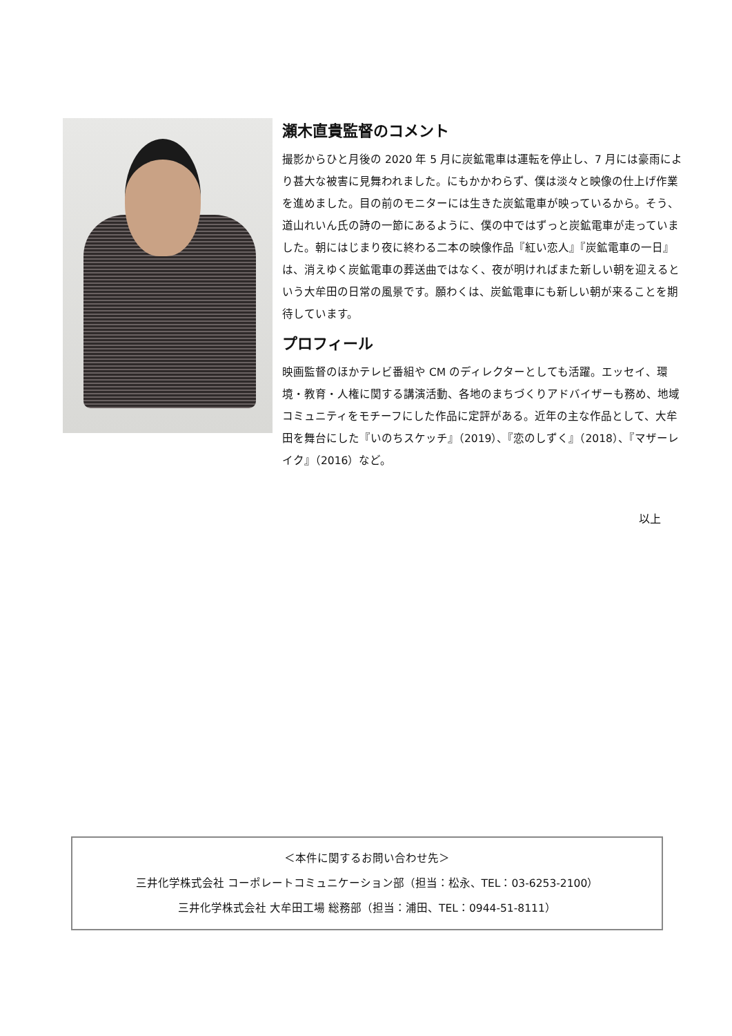瀬木直貴監督のコメント
撮影からひと月後の 2020 年 5 月に炭鉱電車は運転を停止し、7 月には豪雨により甚大な被害に見舞われました。にもかかわらず、僕は淡々と映像の仕上げ作業を進めました。目の前のモニターには生きた炭鉱電車が映っているから。そう、道山れいん氏の詩の一節にあるように、僕の中ではずっと炭鉱電車が走っていました。朝にはじまり夜に終わる二本の映像作品『紅い恋人』『炭鉱電車の一日』は、消えゆく炭鉱電車の葬送曲ではなく、夜が明ければまた新しい朝を迎えるという大牟田の日常の風景です。願わくは、炭鉱電車にも新しい朝が来ることを期待しています。
プロフィール
映画監督のほかテレビ番組や CM のディレクターとしても活躍。エッセイ、環境・教育・人権に関する講演活動、各地のまちづくりアドバイザーも務め、地域コミュニティをモチーフにした作品に定評がある。近年の主な作品として、大牟田を舞台にした『いのちスケッチ』（2019）、『恋のしずく』（2018）、『マザーレイク』（2016）など。
以上
＜本件に関するお問い合わせ先＞
三井化学株式会社 コーポレートコミュニケーション部（担当：松永、TEL：03-6253-2100）
三井化学株式会社 大牟田工場 総務部（担当：浦田、TEL：0944-51-8111）